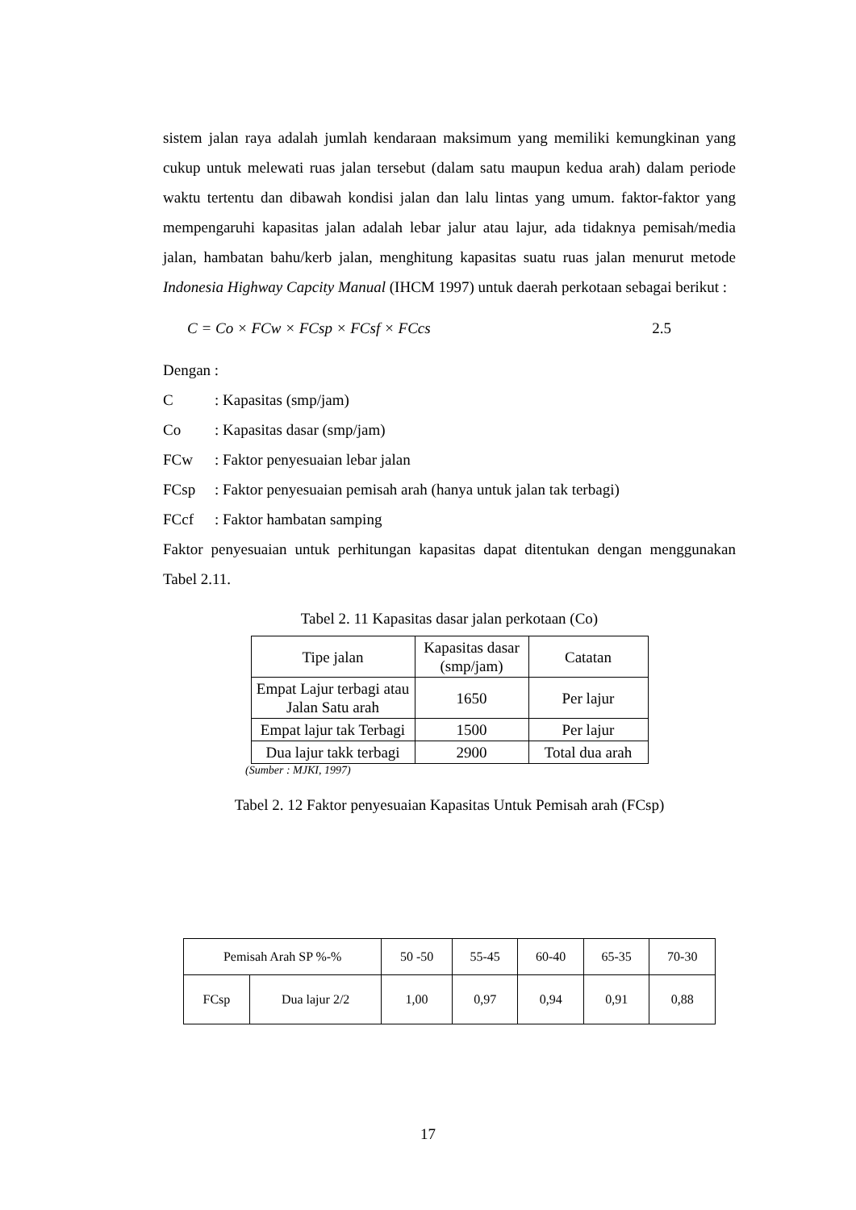sistem jalan raya adalah jumlah kendaraan maksimum yang memiliki kemungkinan yang cukup untuk melewati ruas jalan tersebut (dalam satu maupun kedua arah) dalam periode waktu tertentu dan dibawah kondisi jalan dan lalu lintas yang umum. faktor-faktor yang mempengaruhi kapasitas jalan adalah lebar jalur atau lajur, ada tidaknya pemisah/media jalan, hambatan bahu/kerb jalan, menghitung kapasitas suatu ruas jalan menurut metode Indonesia Highway Capcity Manual (IHCM 1997) untuk daerah perkotaan sebagai berikut :
C = Co × FCw × FCsp × FCsf × FCcs 2.5
Dengan :
C: Kapasitas (smp/jam)
Co: Kapasitas dasar (smp/jam)
FCw: Faktor penyesuaian lebar jalan
FCsp: Faktor penyesuaian pemisah arah (hanya untuk jalan tak terbagi)
FCcf: Faktor hambatan samping
Faktor penyesuaian untuk perhitungan kapasitas dapat ditentukan dengan menggunakan Tabel 2.11.
Tabel 2. 11 Kapasitas dasar jalan perkotaan (Co)
| Tipe jalan | Kapasitas dasar (smp/jam) | Catatan |
| --- | --- | --- |
| Empat Lajur terbagi atau Jalan Satu arah | 1650 | Per lajur |
| Empat lajur tak Terbagi | 1500 | Per lajur |
| Dua lajur takk terbagi | 2900 | Total dua arah |
(Sumber : MJKI, 1997)
Tabel 2. 12 Faktor penyesuaian Kapasitas Untuk Pemisah arah (FCsp)
| Pemisah Arah SP %-% | | 50 -50 | 55-45 | 60-40 | 65-35 | 70-30 |
| --- | --- | --- | --- | --- | --- | --- |
| FCsp | Dua lajur 2/2 | 1,00 | 0,97 | 0,94 | 0,91 | 0,88 |
17